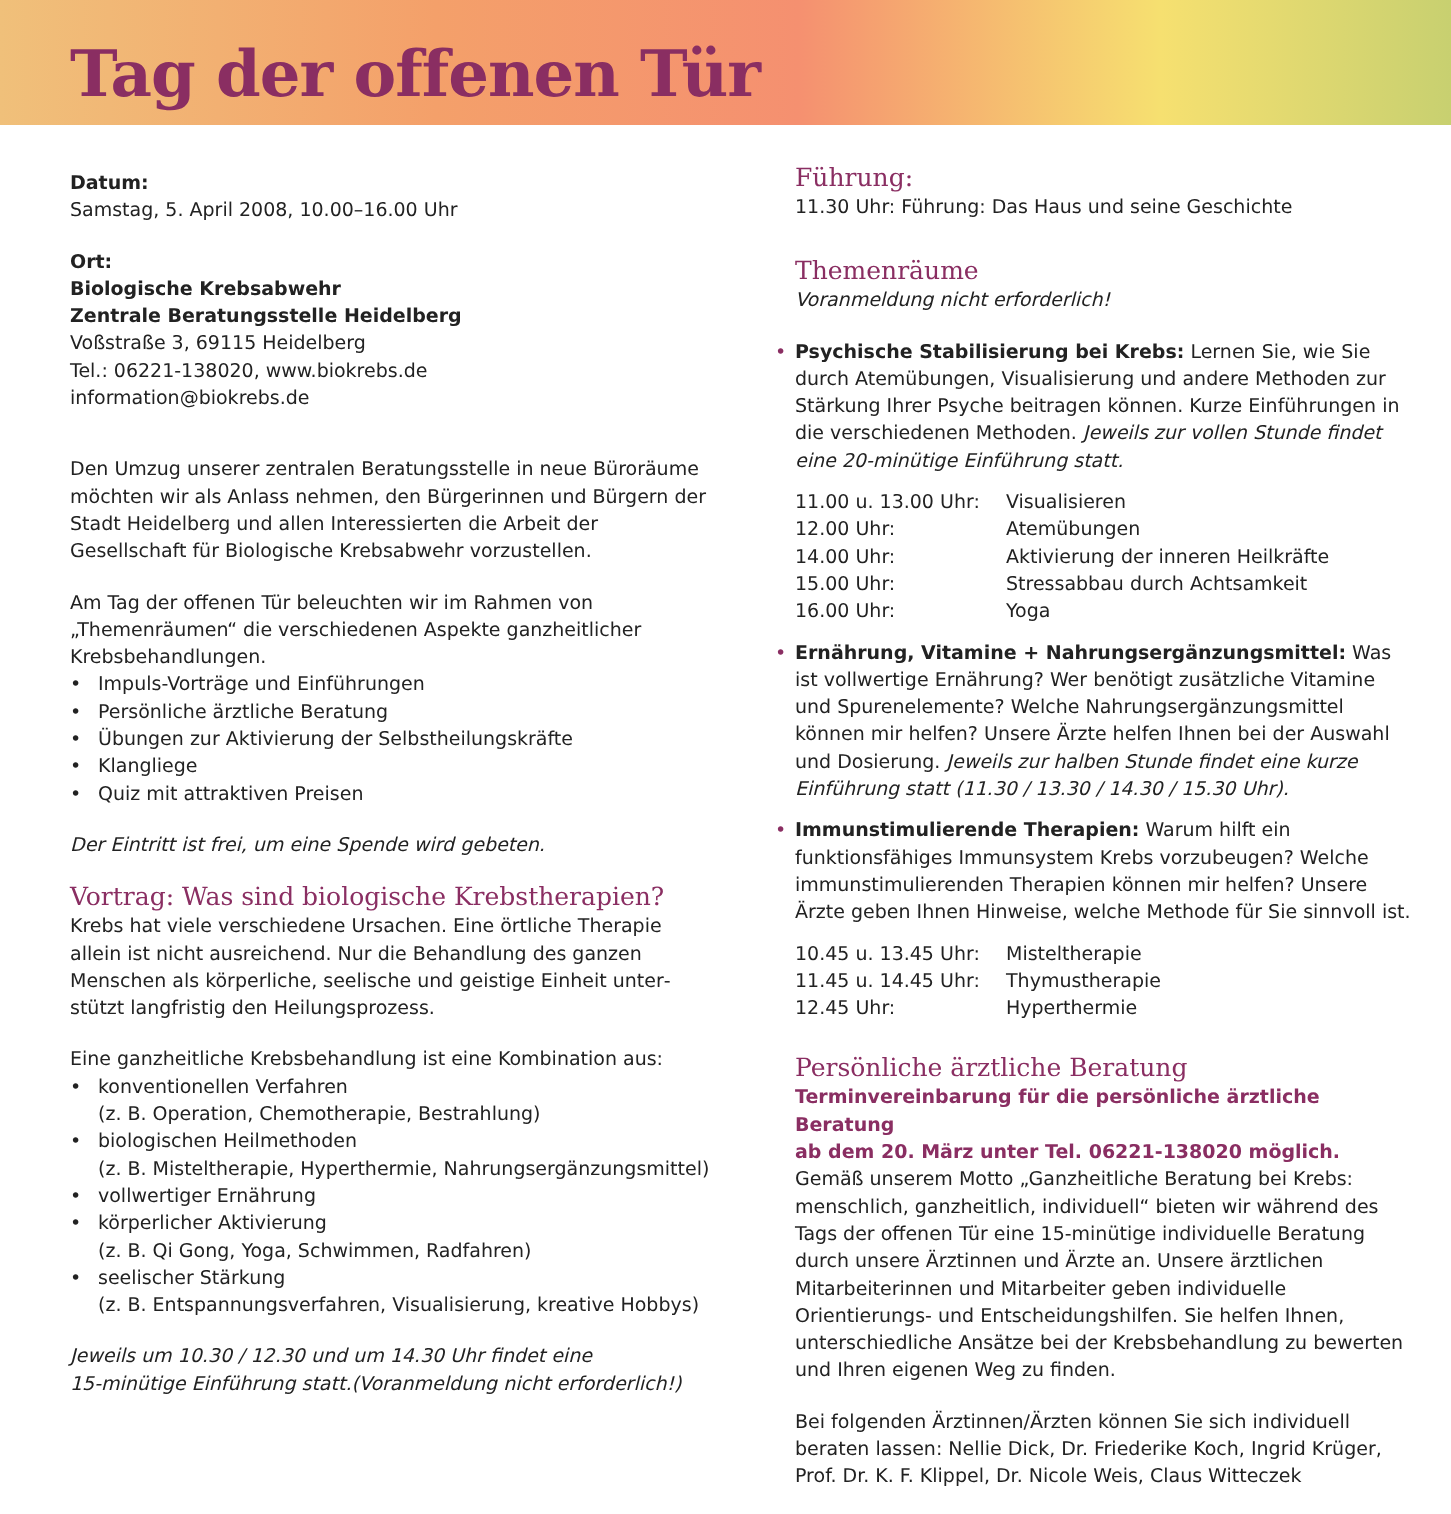Tag der offenen Tür
Datum:
Samstag, 5. April 2008, 10.00–16.00 Uhr
Ort:
Biologische Krebsabwehr
Zentrale Beratungsstelle Heidelberg
Voßstraße 3, 69115 Heidelberg
Tel.: 06221-138020, www.biokrebs.de
information@biokrebs.de
Den Umzug unserer zentralen Beratungsstelle in neue Büro­räume möchten wir als Anlass nehmen, den Bürgerinnen und Bürgern der Stadt Heidelberg und allen Interessierten die Arbeit der Gesellschaft für Biologische Krebsabwehr vorzustellen.
Am Tag der offenen Tür beleuchten wir im Rahmen von „Themenräumen“ die verschiedenen Aspekte ganzheitlicher Krebsbehandlungen.
• Impuls-Vorträge und Einführungen
• Persönliche ärztliche Beratung
• Übungen zur Aktivierung der Selbstheilungskräfte
• Klangliege
• Quiz mit attraktiven Preisen
Der Eintritt ist frei, um eine Spende wird gebeten.
Vortrag: Was sind biologische Krebstherapien?
Krebs hat viele verschiedene Ursachen. Eine örtliche Therapie allein ist nicht ausreichend. Nur die Behandlung des ganzen Menschen als körperliche, seelische und geistige Einheit unter­stützt langfristig den Heilungsprozess.
Eine ganzheitliche Krebsbehandlung ist eine Kombination aus:
• konventionellen Verfahren
(z. B. Operation, Chemotherapie, Bestrahlung)
• biologischen Heilmethoden
(z. B. Misteltherapie, Hyperthermie, Nahrungsergänzungsmittel)
• vollwertiger Ernährung
• körperlicher Aktivierung
(z. B. Qi Gong, Yoga, Schwimmen, Radfahren)
• seelischer Stärkung
(z. B. Entspannungsverfahren, Visualisierung, kreative Hobbys)
Jeweils um 10.30 / 12.30 und um 14.30 Uhr findet eine
15-minütige Einführung statt.(Voranmeldung nicht erforderlich!)
Führung:
11.30 Uhr: Führung: Das Haus und seine Geschichte
Themenräume
Voranmeldung nicht erforderlich!
• Psychische Stabilisierung bei Krebs: Lernen Sie, wie Sie durch Atemübungen, Visualisierung und andere Methoden zur Stär­kung Ihrer Psyche beitragen können. Kurze Einführungen in die verschiedenen Methoden. Jeweils zur vollen Stunde findet eine 20-minütige Einführung statt.
| 11.00 u. 13.00 Uhr: | Visualisieren |
| 12.00 Uhr: | Atemübungen |
| 14.00 Uhr: | Aktivierung der inneren Heilkräfte |
| 15.00 Uhr: | Stressabbau durch Achtsamkeit |
| 16.00 Uhr: | Yoga |
• Ernährung, Vitamine + Nahrungsergänzungsmittel: Was ist vollwertige Ernährung? Wer benötigt zusätzliche Vitamine und Spurenelemente? Welche Nahrungsergänzungsmittel können mir helfen? Unsere Ärzte helfen Ihnen bei der Auswahl und Dosierung. Jeweils zur halben Stunde findet eine kurze Einführung statt (11.30 / 13.30 / 14.30 / 15.30 Uhr).
• Immunstimulierende Therapien: Warum hilft ein funktionsfähiges Immunsystem Krebs vorzubeugen? Welche immunstimulierenden Therapien können mir helfen? Unsere Ärzte geben Ihnen Hinweise, welche Methode für Sie sinnvoll ist.
| 10.45 u. 13.45 Uhr: | Misteltherapie |
| 11.45 u. 14.45 Uhr: | Thymustherapie |
| 12.45 Uhr: | Hyperthermie |
Persönliche ärztliche Beratung
Terminvereinbarung für die persönliche ärztliche Beratung
ab dem 20. März unter Tel. 06221-138020 möglich.
Gemäß unserem Motto „Ganzheitliche Beratung bei Krebs: mensch­lich, ganzheitlich, individuell“ bieten wir während des Tags der offenen Tür eine 15-minütige individuelle Beratung durch unsere Ärztinnen und Ärzte an. Unsere ärztlichen Mitarbeiterinnen und Mitarbeiter geben individuelle Orientierungs- und Entscheidungs­hilfen. Sie helfen Ihnen, unterschiedliche Ansätze bei der Krebs­behandlung zu bewerten und Ihren eigenen Weg zu finden.
Bei folgenden Ärztinnen/Ärzten können Sie sich individuell beraten lassen: Nellie Dick, Dr. Friederike Koch, Ingrid Krüger, Prof. Dr. K. F. Klippel, Dr. Nicole Weis, Claus Witteczek